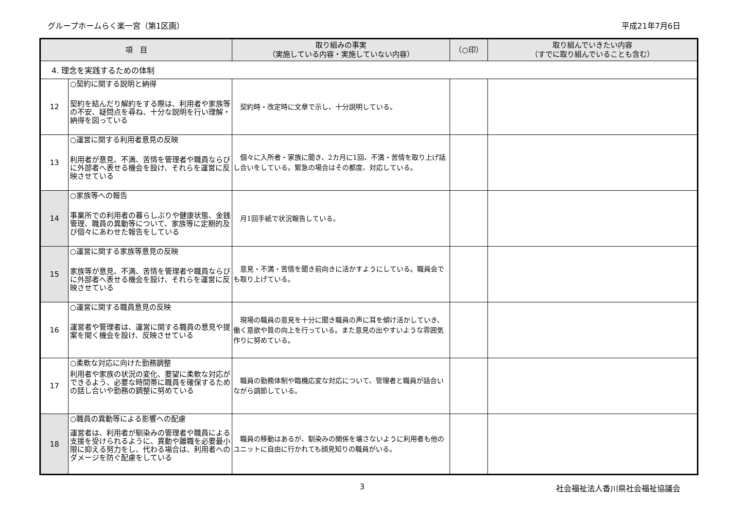グループホームらく楽一宮（第1区画） 平成21年7月6日
| 項 目 | | 取り組みの事実 （実施している内容・実施していない内容） | （○印） | 取り組んでいきたい内容 （すでに取り組んでいることも含む） |
| --- | --- | --- | --- | --- |
| 4. 理念を実践するための体制 | | | | |
| 12 | ○契約に関する説明と納得 契約を結んだり解約をする際は、利用者や家族等の不安、疑問点を尋ね、十分な説明を行い理解・納得を図っている | 契約時・改定時に文章で示し、十分説明している。 | | |
| 13 | ○運営に関する利用者意見の反映 利用者が意見、不満、苦情を管理者や職員ならびに外部者へ表せる機会を設け、それらを運営に反映させている | 個々に入所者・家族に聞き、2カ月に1回、不満・苦情を取り上げ話し合いをしている。緊急の場合はその都度、対応している。 | | |
| 14 | ○家族等への報告 事業所での利用者の暮らしぶりや健康状態、金銭管理、職員の異動等について、家族等に定期的及び個々にあわせた報告をしている | 月1回手紙で状況報告している。 | | |
| 15 | ○運営に関する家族等意見の反映 家族等が意見、不満、苦情を管理者や職員ならびに外部者へ表せる機会を設け、それらを運営に反映させている | 意見・不満・苦情を聞き前向きに活かすようにしている。職員会でも取り上げている。 | | |
| 16 | ○運営に関する職員意見の反映 運営者や管理者は、運営に関する職員の意見や提案を聞く機会を設け、反映させている | 現場の職員の意見を十分に聞き職員の声に耳を傾け活かしていき、働く意欲や質の向上を行っている。また意見の出やすいような雰囲気作りに努めている。 | | |
| 17 | ○柔軟な対応に向けた勤務調整 利用者や家族の状況の変化、要望に柔軟な対応ができるよう、必要な時間帯に職員を確保するための話し合いや勤務の調整に努めている | 職員の勤務体制や臨機応変な対応について、管理者と職員が話合いながら調節している。 | | |
| 18 | ○職員の異動等による影響への配慮 運営者は、利用者が馴染みの管理者や職員による支援を受けられるように、異動や離職を必要最小限に抑える努力をし、代わる場合は、利用者へのダメージを防ぐ配慮をしている | 職員の移動はあるが、馴染みの関係を壊さないように利用者も他のユニットに自由に行かれても顔見知りの職員がいる。 | | |
3 社会福祉法人香川県社会福祉協議会